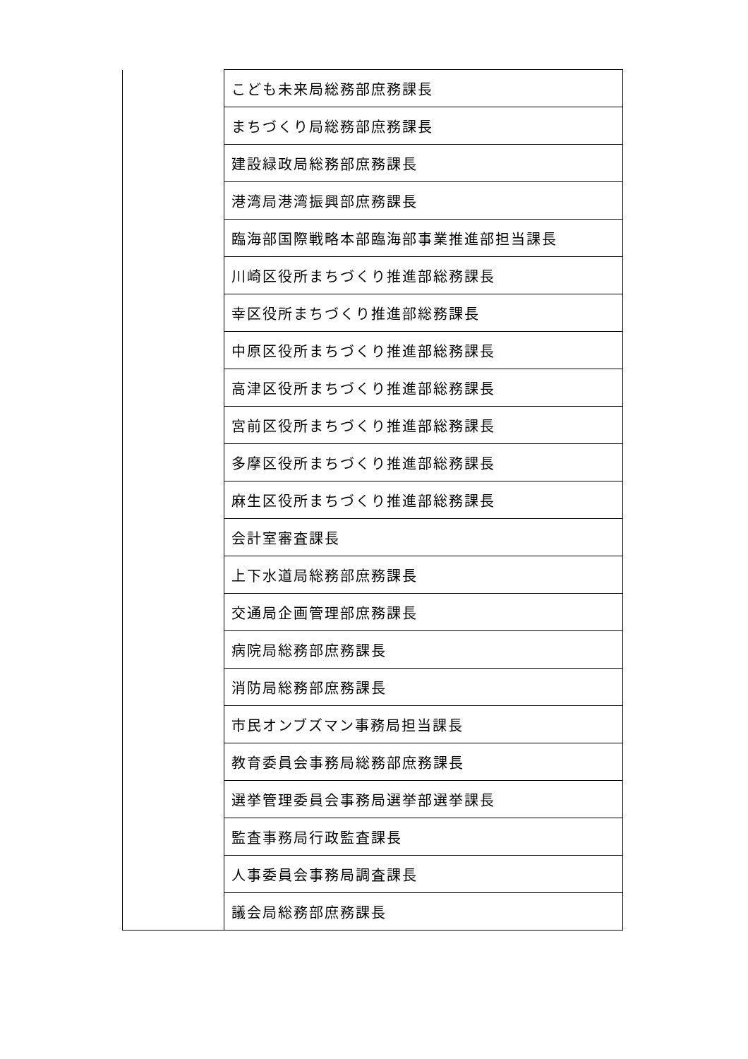| | こども未来局総務部庶務課長 |
| | まちづくり局総務部庶務課長 |
| | 建設緑政局総務部庶務課長 |
| | 港湾局港湾振興部庶務課長 |
| | 臨海部国際戦略本部臨海部事業推進部担当課長 |
| | 川崎区役所まちづくり推進部総務課長 |
| | 幸区役所まちづくり推進部総務課長 |
| | 中原区役所まちづくり推進部総務課長 |
| | 高津区役所まちづくり推進部総務課長 |
| | 宮前区役所まちづくり推進部総務課長 |
| | 多摩区役所まちづくり推進部総務課長 |
| | 麻生区役所まちづくり推進部総務課長 |
| | 会計室審査課長 |
| | 上下水道局総務部庶務課長 |
| | 交通局企画管理部庶務課長 |
| | 病院局総務部庶務課長 |
| | 消防局総務部庶務課長 |
| | 市民オンブズマン事務局担当課長 |
| | 教育委員会事務局総務部庶務課長 |
| | 選挙管理委員会事務局選挙部選挙課長 |
| | 監査事務局行政監査課長 |
| | 人事委員会事務局調査課長 |
| | 議会局総務部庶務課長 |